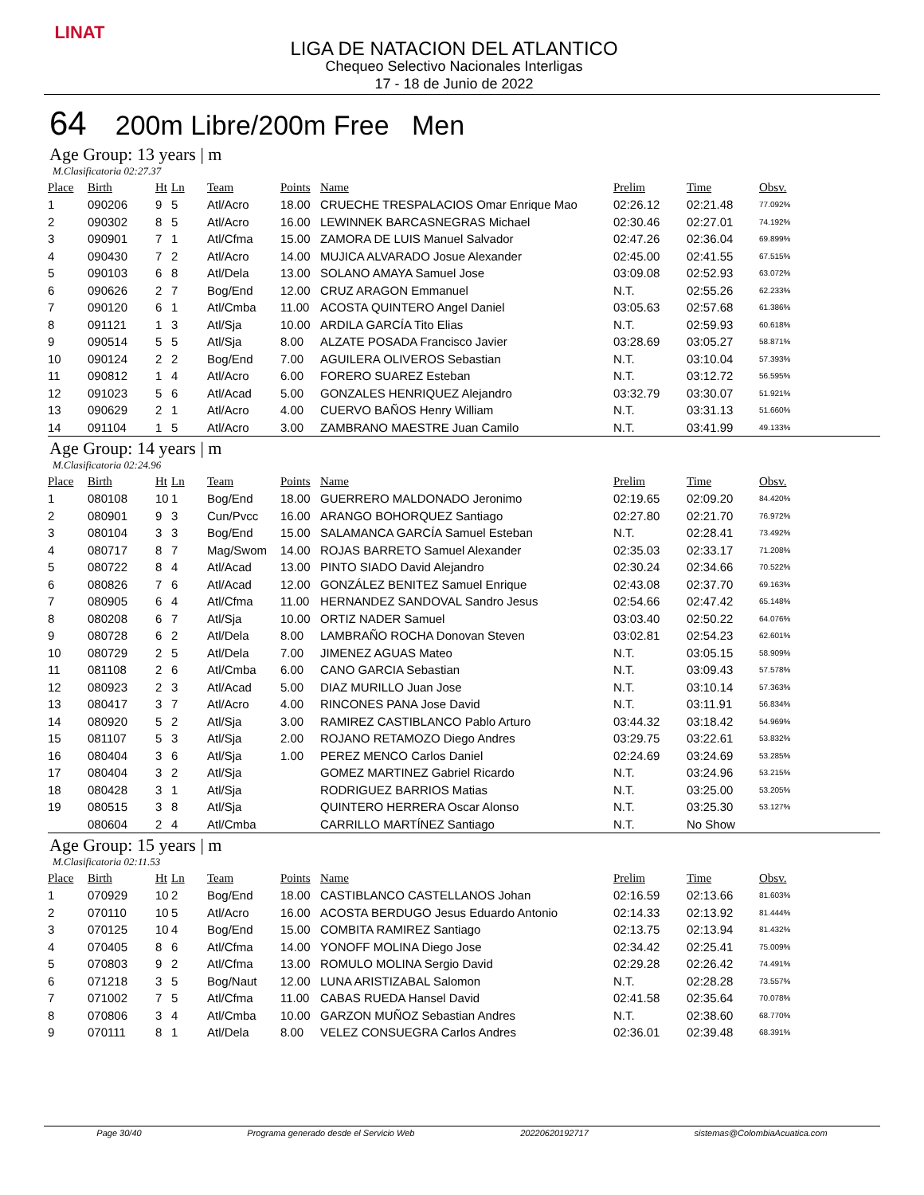LINAT
LIGA DE NATACION DEL ATLANTICO
Chequeo Selectivo Nacionales Interligas
17 - 18 de Junio de 2022
64 200m Libre/200m Free Men
Age Group: 13 years | m
M.Clasificatoria 02:27.37
| Place | Birth | Ht | Ln | Team | Points | Name | Prelim | Time | Obsv. |
| --- | --- | --- | --- | --- | --- | --- | --- | --- | --- |
| 1 | 090206 | 9 | 5 | Atl/Acro | 18.00 | CRUECHE TRESPALACIOS Omar Enrique Mao | 02:26.12 | 02:21.48 | 77.092% |
| 2 | 090302 | 8 | 5 | Atl/Acro | 16.00 | LEWINNEK BARCASNEGRAS Michael | 02:30.46 | 02:27.01 | 74.192% |
| 3 | 090901 | 7 | 1 | Atl/Cfma | 15.00 | ZAMORA DE LUIS Manuel Salvador | 02:47.26 | 02:36.04 | 69.899% |
| 4 | 090430 | 7 | 2 | Atl/Acro | 14.00 | MUJICA ALVARADO Josue Alexander | 02:45.00 | 02:41.55 | 67.515% |
| 5 | 090103 | 6 | 8 | Atl/Dela | 13.00 | SOLANO AMAYA Samuel Jose | 03:09.08 | 02:52.93 | 63.072% |
| 6 | 090626 | 2 | 7 | Bog/End | 12.00 | CRUZ ARAGON Emmanuel | N.T. | 02:55.26 | 62.233% |
| 7 | 090120 | 6 | 1 | Atl/Cmba | 11.00 | ACOSTA QUINTERO Angel Daniel | 03:05.63 | 02:57.68 | 61.386% |
| 8 | 091121 | 1 | 3 | Atl/Sja | 10.00 | ARDILA GARCÍA Tito Elias | N.T. | 02:59.93 | 60.618% |
| 9 | 090514 | 5 | 5 | Atl/Sja | 8.00 | ALZATE POSADA Francisco Javier | 03:28.69 | 03:05.27 | 58.871% |
| 10 | 090124 | 2 | 2 | Bog/End | 7.00 | AGUILERA OLIVEROS Sebastian | N.T. | 03:10.04 | 57.393% |
| 11 | 090812 | 1 | 4 | Atl/Acro | 6.00 | FORERO SUAREZ Esteban | N.T. | 03:12.72 | 56.595% |
| 12 | 091023 | 5 | 6 | Atl/Acad | 5.00 | GONZALES HENRIQUEZ Alejandro | 03:32.79 | 03:30.07 | 51.921% |
| 13 | 090629 | 2 | 1 | Atl/Acro | 4.00 | CUERVO BAÑOS Henry William | N.T. | 03:31.13 | 51.660% |
| 14 | 091104 | 1 | 5 | Atl/Acro | 3.00 | ZAMBRANO MAESTRE Juan Camilo | N.T. | 03:41.99 | 49.133% |
Age Group: 14 years | m
M.Clasificatoria 02:24.96
| Place | Birth | Ht | Ln | Team | Points | Name | Prelim | Time | Obsv. |
| --- | --- | --- | --- | --- | --- | --- | --- | --- | --- |
| 1 | 080108 | 10 | 1 | Bog/End | 18.00 | GUERRERO MALDONADO Jeronimo | 02:19.65 | 02:09.20 | 84.420% |
| 2 | 080901 | 9 | 3 | Cun/Pvcc | 16.00 | ARANGO BOHORQUEZ Santiago | 02:27.80 | 02:21.70 | 76.972% |
| 3 | 080104 | 3 | 3 | Bog/End | 15.00 | SALAMANCA GARCÍA Samuel Esteban | N.T. | 02:28.41 | 73.492% |
| 4 | 080717 | 8 | 7 | Mag/Swom | 14.00 | ROJAS BARRETO Samuel Alexander | 02:35.03 | 02:33.17 | 71.208% |
| 5 | 080722 | 8 | 4 | Atl/Acad | 13.00 | PINTO SIADO David Alejandro | 02:30.24 | 02:34.66 | 70.522% |
| 6 | 080826 | 7 | 6 | Atl/Acad | 12.00 | GONZÁLEZ BENITEZ Samuel Enrique | 02:43.08 | 02:37.70 | 69.163% |
| 7 | 080905 | 6 | 4 | Atl/Cfma | 11.00 | HERNANDEZ SANDOVAL Sandro Jesus | 02:54.66 | 02:47.42 | 65.148% |
| 8 | 080208 | 6 | 7 | Atl/Sja | 10.00 | ORTIZ NADER Samuel | 03:03.40 | 02:50.22 | 64.076% |
| 9 | 080728 | 6 | 2 | Atl/Dela | 8.00 | LAMBRAÑO ROCHA Donovan Steven | 03:02.81 | 02:54.23 | 62.601% |
| 10 | 080729 | 2 | 5 | Atl/Dela | 7.00 | JIMENEZ AGUAS Mateo | N.T. | 03:05.15 | 58.909% |
| 11 | 081108 | 2 | 6 | Atl/Cmba | 6.00 | CANO GARCIA Sebastian | N.T. | 03:09.43 | 57.578% |
| 12 | 080923 | 2 | 3 | Atl/Acad | 5.00 | DIAZ MURILLO Juan Jose | N.T. | 03:10.14 | 57.363% |
| 13 | 080417 | 3 | 7 | Atl/Acro | 4.00 | RINCONES PANA Jose David | N.T. | 03:11.91 | 56.834% |
| 14 | 080920 | 5 | 2 | Atl/Sja | 3.00 | RAMIREZ CASTIBLANCO Pablo Arturo | 03:44.32 | 03:18.42 | 54.969% |
| 15 | 081107 | 5 | 3 | Atl/Sja | 2.00 | ROJANO RETAMOZO Diego Andres | 03:29.75 | 03:22.61 | 53.832% |
| 16 | 080404 | 3 | 6 | Atl/Sja | 1.00 | PEREZ MENCO Carlos Daniel | 02:24.69 | 03:24.69 | 53.285% |
| 17 | 080404 | 3 | 2 | Atl/Sja | | GOMEZ MARTINEZ Gabriel Ricardo | N.T. | 03:24.96 | 53.215% |
| 18 | 080428 | 3 | 1 | Atl/Sja | | RODRIGUEZ BARRIOS Matias | N.T. | 03:25.00 | 53.205% |
| 19 | 080515 | 3 | 8 | Atl/Sja | | QUINTERO HERRERA Oscar Alonso | N.T. | 03:25.30 | 53.127% |
| | 080604 | 2 | 4 | Atl/Cmba | | CARRILLO MARTÍNEZ Santiago | N.T. | No Show | |
Age Group: 15 years | m
M.Clasificatoria 02:11.53
| Place | Birth | Ht | Ln | Team | Points | Name | Prelim | Time | Obsv. |
| --- | --- | --- | --- | --- | --- | --- | --- | --- | --- |
| 1 | 070929 | 10 | 2 | Bog/End | 18.00 | CASTIBLANCO CASTELLANOS Johan | 02:16.59 | 02:13.66 | 81.603% |
| 2 | 070110 | 10 | 5 | Atl/Acro | 16.00 | ACOSTA BERDUGO Jesus Eduardo Antonio | 02:14.33 | 02:13.92 | 81.444% |
| 3 | 070125 | 10 | 4 | Bog/End | 15.00 | COMBITA RAMIREZ Santiago | 02:13.75 | 02:13.94 | 81.432% |
| 4 | 070405 | 8 | 6 | Atl/Cfma | 14.00 | YONOFF MOLINA Diego Jose | 02:34.42 | 02:25.41 | 75.009% |
| 5 | 070803 | 9 | 2 | Atl/Cfma | 13.00 | ROMULO MOLINA Sergio David | 02:29.28 | 02:26.42 | 74.491% |
| 6 | 071218 | 3 | 5 | Bog/Naut | 12.00 | LUNA ARISTIZABAL Salomon | N.T. | 02:28.28 | 73.557% |
| 7 | 071002 | 7 | 5 | Atl/Cfma | 11.00 | CABAS RUEDA Hansel David | 02:41.58 | 02:35.64 | 70.078% |
| 8 | 070806 | 3 | 4 | Atl/Cmba | 10.00 | GARZON MUÑOZ Sebastian Andres | N.T. | 02:38.60 | 68.770% |
| 9 | 070111 | 8 | 1 | Atl/Dela | 8.00 | VELEZ CONSUEGRA Carlos Andres | 02:36.01 | 02:39.48 | 68.391% |
Page 30/40 Programa generado desde el Servicio Web 20220620192717 sistemas@ColombiaAcuatica.com